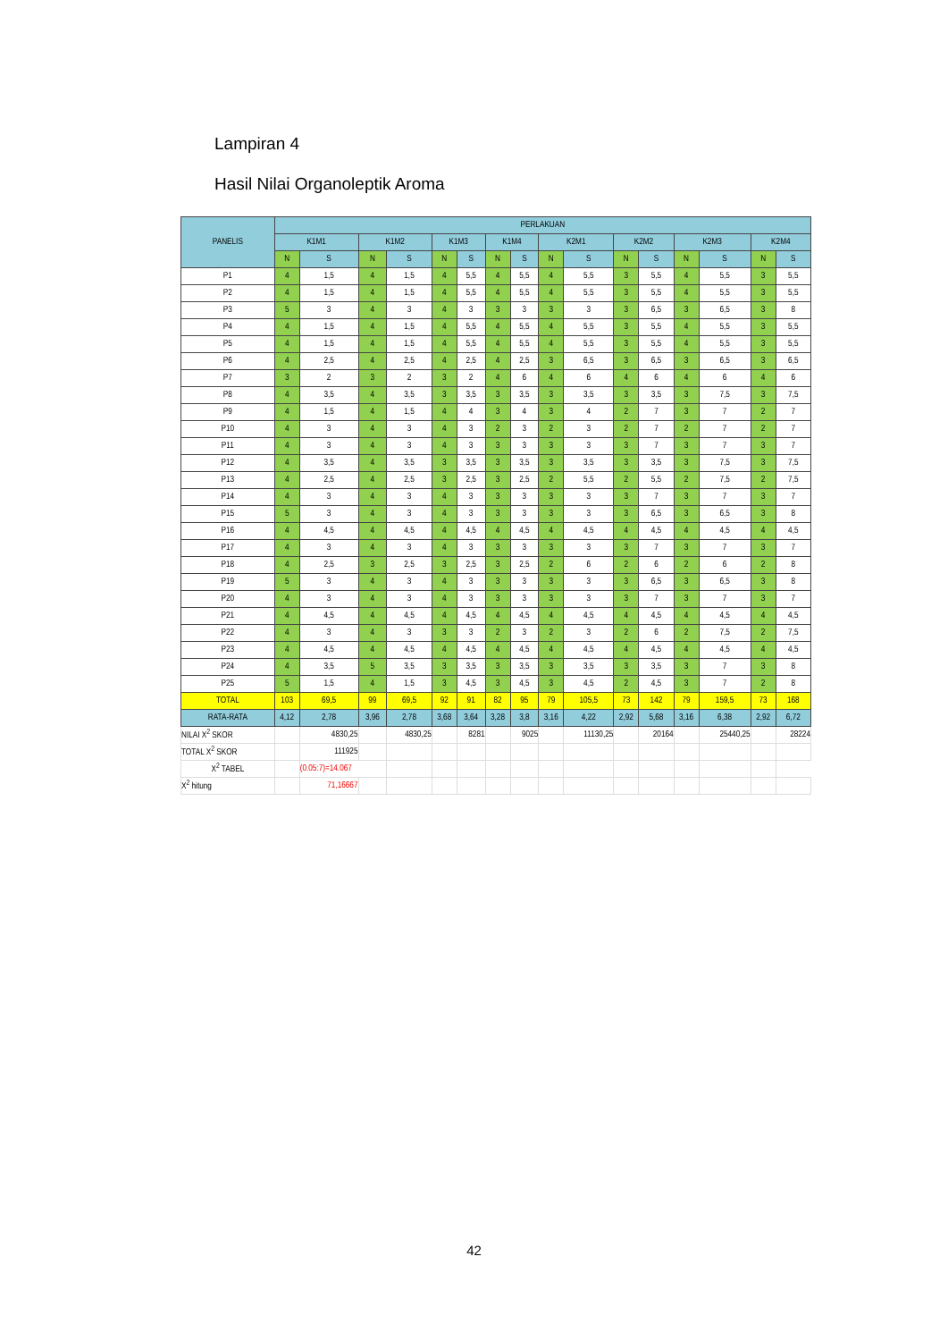Lampiran 4
Hasil Nilai Organoleptik Aroma
| PANELIS | PERLAKUAN | | | | | | | | | | | | | | | |
| --- | --- | --- | --- | --- | --- | --- | --- | --- | --- | --- | --- | --- | --- | --- | --- | --- |
| | K1M1 | | K1M2 | | K1M3 | | K1M4 | | K2M1 | | K2M2 | | K2M3 | | K2M4 | |
| | N | S | N | S | N | S | N | S | N | S | N | S | N | S | N | S |
| P1 | 4 | 1,5 | 4 | 1,5 | 4 | 5,5 | 4 | 5,5 | 4 | 5,5 | 3 | 5,5 | 4 | 5,5 | 3 | 5,5 |
| P2 | 4 | 1,5 | 4 | 1,5 | 4 | 5,5 | 4 | 5,5 | 4 | 5,5 | 3 | 5,5 | 4 | 5,5 | 3 | 5,5 |
| P3 | 5 | 3 | 4 | 3 | 4 | 3 | 3 | 3 | 3 | 3 | 3 | 6,5 | 3 | 6,5 | 3 | 8 |
| P4 | 4 | 1,5 | 4 | 1,5 | 4 | 5,5 | 4 | 5,5 | 4 | 5,5 | 3 | 5,5 | 4 | 5,5 | 3 | 5,5 |
| P5 | 4 | 1,5 | 4 | 1,5 | 4 | 5,5 | 4 | 5,5 | 4 | 5,5 | 3 | 5,5 | 4 | 5,5 | 3 | 5,5 |
| P6 | 4 | 2,5 | 4 | 2,5 | 4 | 2,5 | 4 | 2,5 | 3 | 6,5 | 3 | 6,5 | 3 | 6,5 | 3 | 6,5 |
| P7 | 3 | 2 | 3 | 2 | 3 | 2 | 4 | 6 | 4 | 6 | 4 | 6 | 4 | 6 | 4 | 6 |
| P8 | 4 | 3,5 | 4 | 3,5 | 3 | 3,5 | 3 | 3,5 | 3 | 3,5 | 3 | 3,5 | 3 | 7,5 | 3 | 7,5 |
| P9 | 4 | 1,5 | 4 | 1,5 | 4 | 4 | 3 | 4 | 3 | 4 | 2 | 7 | 3 | 7 | 2 | 7 |
| P10 | 4 | 3 | 4 | 3 | 4 | 3 | 2 | 3 | 2 | 3 | 2 | 7 | 2 | 7 | 2 | 7 |
| P11 | 4 | 3 | 4 | 3 | 4 | 3 | 3 | 3 | 3 | 3 | 3 | 7 | 3 | 7 | 3 | 7 |
| P12 | 4 | 3,5 | 4 | 3,5 | 3 | 3,5 | 3 | 3,5 | 3 | 3,5 | 3 | 3,5 | 3 | 7,5 | 3 | 7,5 |
| P13 | 4 | 2,5 | 4 | 2,5 | 3 | 2,5 | 3 | 2,5 | 2 | 5,5 | 2 | 5,5 | 2 | 7,5 | 2 | 7,5 |
| P14 | 4 | 3 | 4 | 3 | 4 | 3 | 3 | 3 | 3 | 3 | 3 | 7 | 3 | 7 | 3 | 7 |
| P15 | 5 | 3 | 4 | 3 | 4 | 3 | 3 | 3 | 3 | 3 | 3 | 6,5 | 3 | 6,5 | 3 | 8 |
| P16 | 4 | 4,5 | 4 | 4,5 | 4 | 4,5 | 4 | 4,5 | 4 | 4,5 | 4 | 4,5 | 4 | 4,5 | 4 | 4,5 |
| P17 | 4 | 3 | 4 | 3 | 4 | 3 | 3 | 3 | 3 | 3 | 3 | 7 | 3 | 7 | 3 | 7 |
| P18 | 4 | 2,5 | 3 | 2,5 | 3 | 2,5 | 3 | 2,5 | 2 | 6 | 2 | 6 | 2 | 6 | 2 | 8 |
| P19 | 5 | 3 | 4 | 3 | 4 | 3 | 3 | 3 | 3 | 3 | 3 | 6,5 | 3 | 6,5 | 3 | 8 |
| P20 | 4 | 3 | 4 | 3 | 4 | 3 | 3 | 3 | 3 | 3 | 3 | 7 | 3 | 7 | 3 | 7 |
| P21 | 4 | 4,5 | 4 | 4,5 | 4 | 4,5 | 4 | 4,5 | 4 | 4,5 | 4 | 4,5 | 4 | 4,5 | 4 | 4,5 |
| P22 | 4 | 3 | 4 | 3 | 3 | 3 | 2 | 3 | 2 | 3 | 2 | 6 | 2 | 7,5 | 2 | 7,5 |
| P23 | 4 | 4,5 | 4 | 4,5 | 4 | 4,5 | 4 | 4,5 | 4 | 4,5 | 4 | 4,5 | 4 | 4,5 | 4 | 4,5 |
| P24 | 4 | 3,5 | 5 | 3,5 | 3 | 3,5 | 3 | 3,5 | 3 | 3,5 | 3 | 3,5 | 3 | 7 | 3 | 8 |
| P25 | 5 | 1,5 | 4 | 1,5 | 3 | 4,5 | 3 | 4,5 | 3 | 4,5 | 2 | 4,5 | 3 | 7 | 2 | 8 |
| TOTAL | 103 | 69,5 | 99 | 69,5 | 92 | 91 | 82 | 95 | 79 | 105,5 | 73 | 142 | 79 | 159,5 | 73 | 168 |
| RATA-RATA | 4,12 | 2,78 | 3,96 | 2,78 | 3,68 | 3,64 | 3,28 | 3,8 | 3,16 | 4,22 | 2,92 | 5,68 | 3,16 | 6,38 | 2,92 | 6,72 |
| NILAI X<sup>2</sup> SKOR | | 4830,25 | | 4830,25 | | 8281 | | 9025 | | 11130,25 | | 20164 | | 25440,25 | | 28224 |
| TOTAL X<sup>2</sup> SKOR | | 111925 | | | | | | | | | | | | | | |
| X<sup>2</sup> TABEL | | (0.05:7)=14.067 | | | | | | | | | | | | | | |
| X<sup>2</sup> hitung | | 71,16667 | | | | | | | | | | | | | | |
42